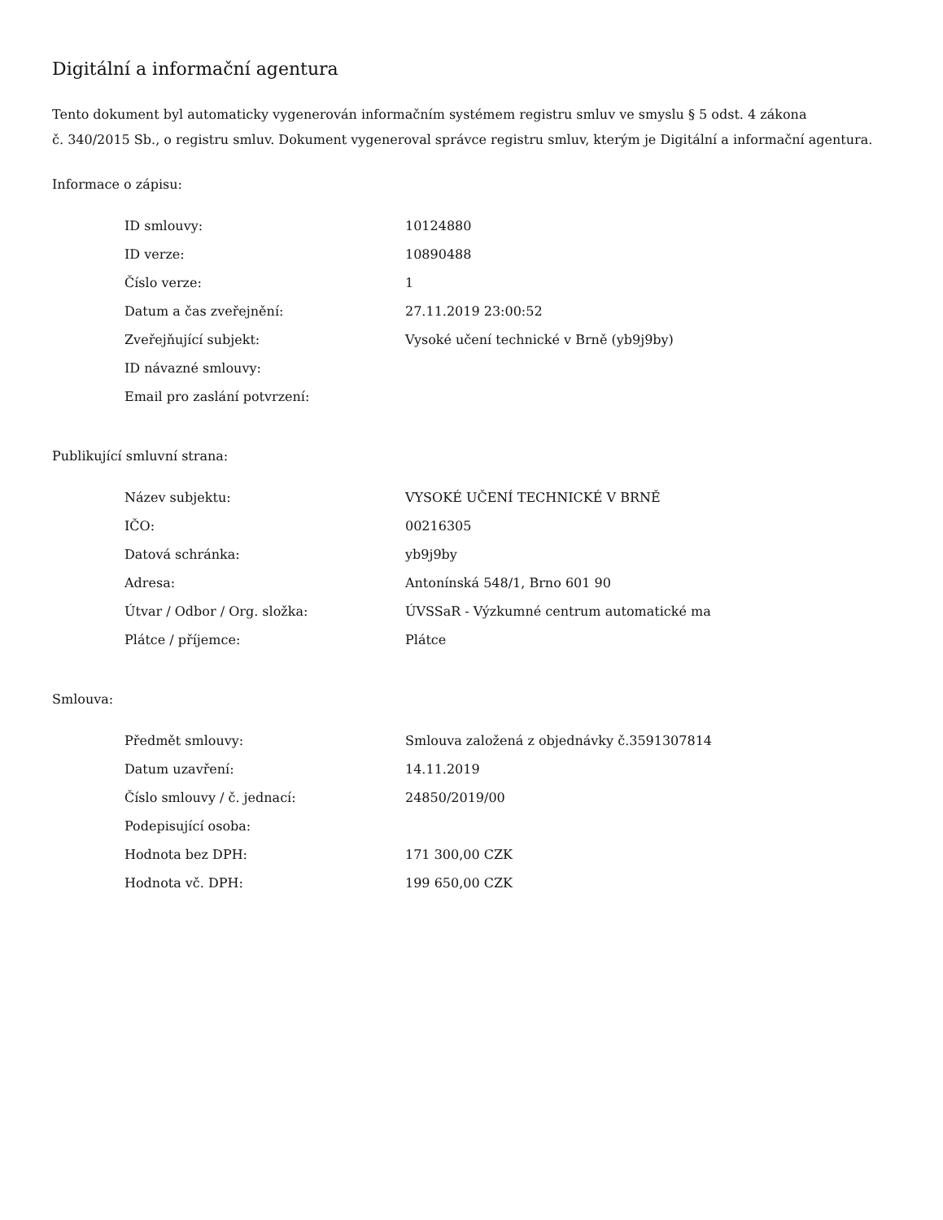Digitální a informační agentura
Tento dokument byl automaticky vygenerován informačním systémem registru smluv ve smyslu § 5 odst. 4 zákona
č. 340/2015 Sb., o registru smluv. Dokument vygeneroval správce registru smluv, kterým je Digitální a informační agentura.
Informace o zápisu:
| ID smlouvy: | 10124880 |
| ID verze: | 10890488 |
| Číslo verze: | 1 |
| Datum a čas zveřejnění: | 27.11.2019 23:00:52 |
| Zveřejňující subjekt: | Vysoké učení technické v Brně (yb9j9by) |
| ID návazné smlouvy: | |
| Email pro zaslání potvrzení: | |
Publikující smluvní strana:
| Název subjektu: | VYSOKÉ UČENÍ TECHNICKÉ V BRNĚ |
| IČO: | 00216305 |
| Datová schránka: | yb9j9by |
| Adresa: | Antonínská 548/1, Brno 601 90 |
| Útvar / Odbor / Org. složka: | ÚVSSaR - Výzkumné centrum automatické ma |
| Plátce / příjemce: | Plátce |
Smlouva:
| Předmět smlouvy: | Smlouva založená z objednávky č.3591307814 |
| Datum uzavření: | 14.11.2019 |
| Číslo smlouvy / č. jednací: | 24850/2019/00 |
| Podepisující osoba: | |
| Hodnota bez DPH: | 171 300,00 CZK |
| Hodnota vč. DPH: | 199 650,00 CZK |